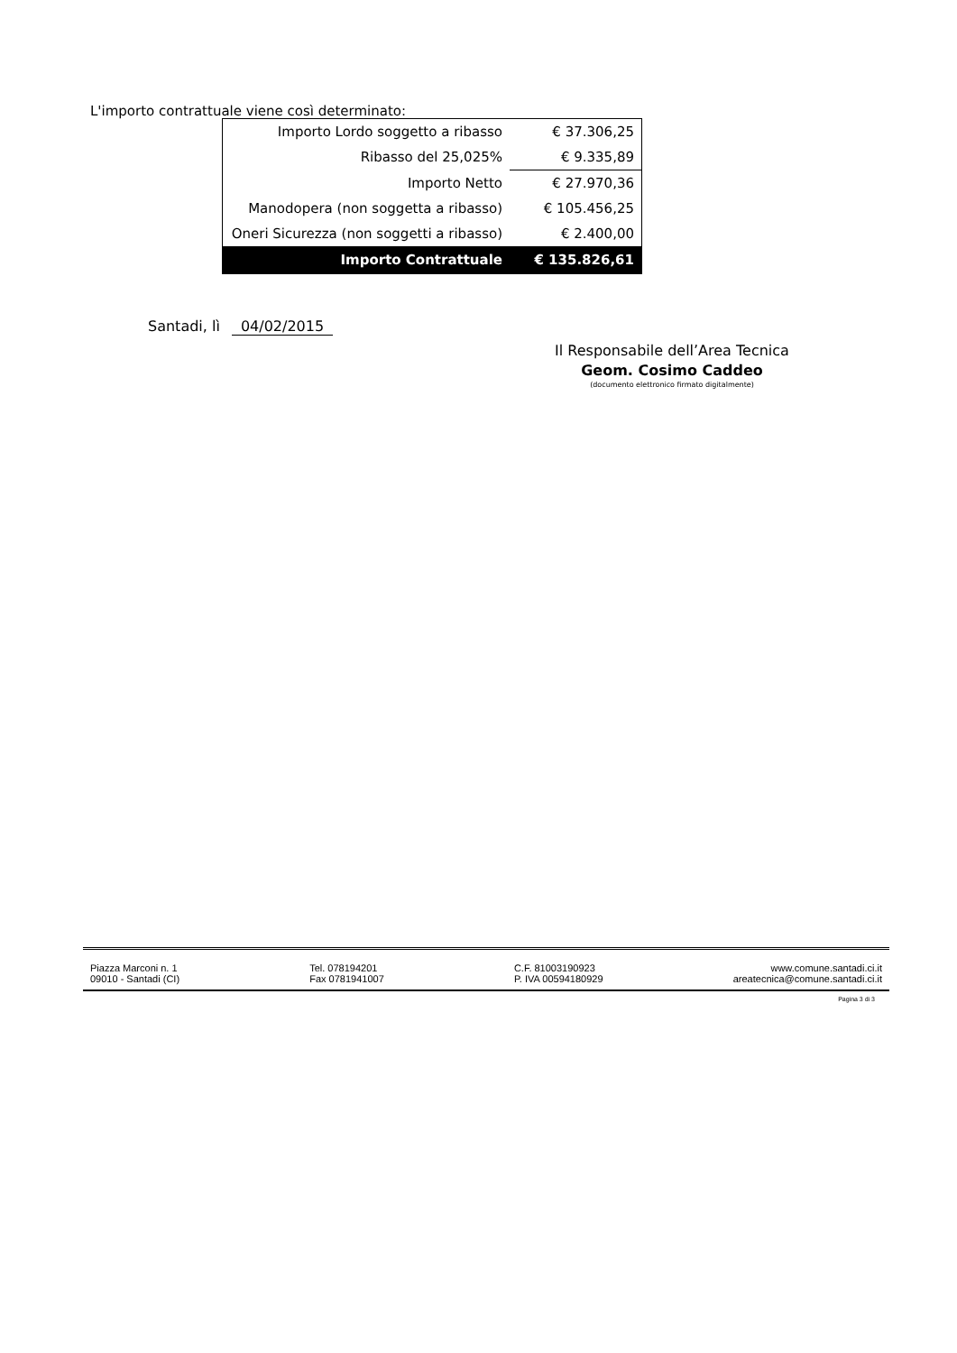L'importo contrattuale viene così determinato:
| Importo Lordo soggetto a ribasso | € 37.306,25 |
| Ribasso del 25,025% | € 9.335,89 |
| Importo Netto | € 27.970,36 |
| Manodopera (non soggetta a ribasso) | € 105.456,25 |
| Oneri Sicurezza (non soggetti a ribasso) | € 2.400,00 |
| Importo Contrattuale | € 135.826,61 |
Santadi, lì 04/02/2015
Il Responsabile dell’Area Tecnica
Geom. Cosimo Caddeo
(documento elettronico firmato digitalmente)
Piazza Marconi n. 1
09010 - Santadi (CI)
Tel. 078194201
Fax 0781941007
C.F. 81003190923
P. IVA 00594180929
www.comune.santadi.ci.it
areatecnica@comune.santadi.ci.it
Pagina 3 di 3